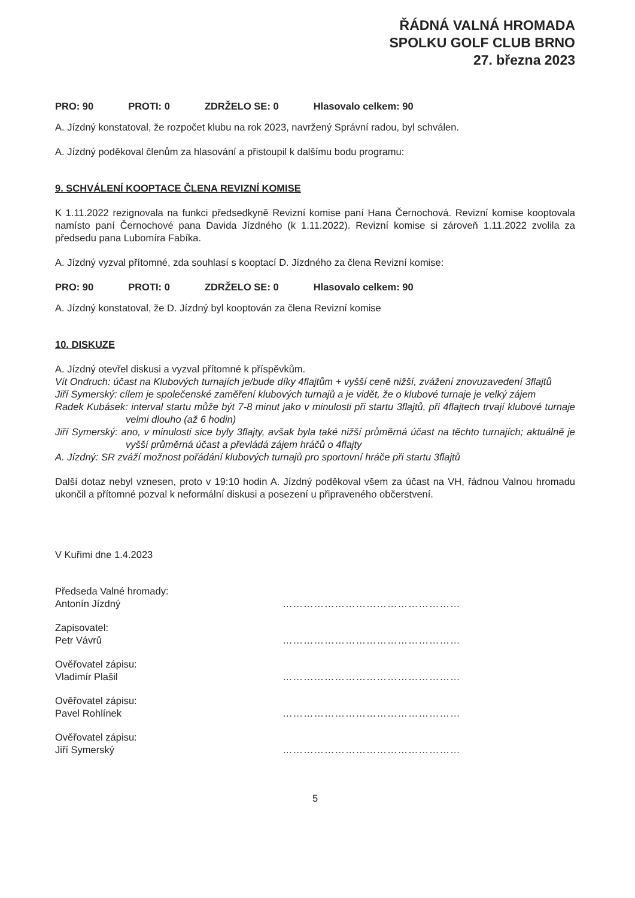ŘÁDNÁ VALNÁ HROMADA
SPOLKU GOLF CLUB BRNO
27. března 2023
PRO: 90 PROTI: 0 ZDRŽELO SE: 0 Hlasovalo celkem: 90
A. Jízdný konstatoval, že rozpočet klubu na rok 2023, navržený Správní radou, byl schválen.
A. Jízdný poděkoval členům za hlasování a přistoupil k dalšímu bodu programu:
9. SCHVÁLENÍ KOOPTACE ČLENA REVIZNÍ KOMISE
K 1.11.2022 rezignovala na funkci předsedkyně Revizní komise paní Hana Černochová. Revizní komise kooptovala namísto paní Černochové pana Davida Jízdného (k 1.11.2022). Revizní komise si zároveň 1.11.2022 zvolila za předsedu pana Lubomíra Fabíka.
A. Jízdný vyzval přítomné, zda souhlasí s kooptací D. Jízdného za člena Revizní komise:
PRO: 90 PROTI: 0 ZDRŽELO SE: 0 Hlasovalo celkem: 90
A. Jízdný konstatoval, že D. Jízdný byl kooptován za člena Revizní komise
10. DISKUZE
A. Jízdný otevřel diskusi a vyzval přítomné k příspěvkům.
Vít Ondruch: účast na Klubových turnajích je/bude díky 4flajtům + vyšší ceně nižší, zvážení znovuzavedení 3flajtů
Jiří Symerský: cílem je společenské zaměření klubových turnajů a je vidět, že o klubové turnaje je velký zájem
Radek Kubásek: interval startu může být 7-8 minut jako v minulosti při startu 3flajtů, při 4flajtech trvají klubové turnaje velmi dlouho (až 6 hodin)
Jiří Symerský: ano, v minulosti sice byly 3flajty, avšak byla také nižší průměrná účast na těchto turnajích; aktuálně je vyšší průměrná účast a převládá zájem hráčů o 4flajty
A. Jízdný: SR zváží možnost pořádání klubových turnajů pro sportovní hráče při startu 3flajtů
Další dotaz nebyl vznesen, proto v 19:10 hodin A. Jízdný poděkoval všem za účast na VH, řádnou Valnou hromadu ukončil a přítomné pozval k neformální diskusi a posezení u připraveného občerstvení.
V Kuřimi dne 1.4.2023
Předseda Valné hromady:
Antonín Jízdný
……………………………………………
Zapisovatel:
Petr Vávrů
……………………………………………
Ověřovatel zápisu:
Vladimír Plašil
……………………………………………
Ověřovatel zápisu:
Pavel Rohlínek
……………………………………………
Ověřovatel zápisu:
Jiří Symerský
……………………………………………
5